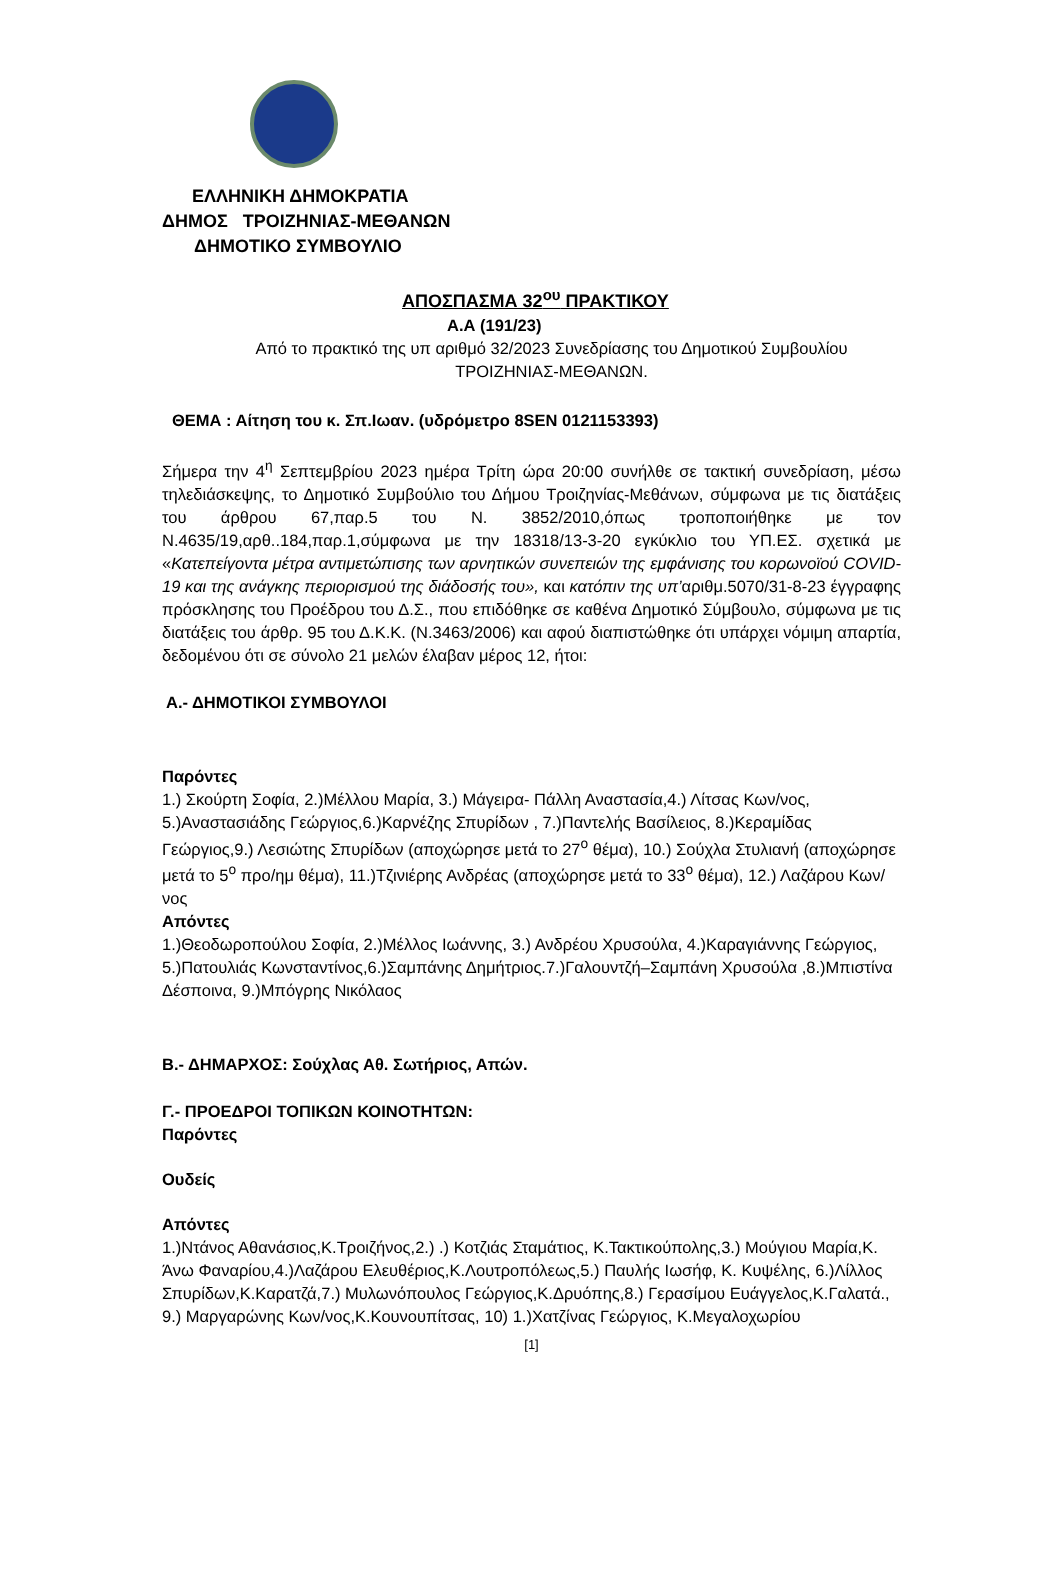ΕΛΛΗΝΙΚΗ ΔΗΜΟΚΡΑΤΙΑ
ΔΗΜΟΣ ΤΡΟΙΖΗΝΙΑΣ-ΜΕΘΑΝΩΝ
ΔΗΜΟΤΙΚΟ ΣΥΜΒΟΥΛΙΟ
ΑΠΟΣΠΑΣΜΑ 32<sup>ου</sup> ΠΡΑΚΤΙΚΟΥ
Α.Α (191/23)
Από το πρακτικό της υπ αριθμό 32/2023 Συνεδρίασης του Δημοτικού Συμβουλίου
ΤΡΟΙΖΗΝΙΑΣ-ΜΕΘΑΝΩΝ.
ΘΕΜΑ : Αίτηση του κ. Σπ.Ιωαν. (υδρόμετρο 8SEN 0121153393)
Σήμερα την 4<sup>η</sup> Σεπτεμβρίου 2023 ημέρα Τρίτη ώρα 20:00 συνήλθε σε τακτική συνεδρίαση, μέσω τηλεδιάσκεψης, το Δημοτικό Συμβούλιο του Δήμου Τροιζηνίας-Μεθάνων, σύμφωνα με τις διατάξεις του άρθρου 67,παρ.5 του Ν. 3852/2010,όπως τροποποιήθηκε με τον Ν.4635/19,αρθ..184,παρ.1,σύμφωνα με την 18318/13-3-20 εγκύκλιο του ΥΠ.ΕΣ. σχετικά με «Κατεπείγοντα μέτρα αντιμετώπισης των αρνητικών συνεπειών της εμφάνισης του κορωνοϊού COVID-19 και της ανάγκης περιορισμού της διάδοσής του», και κατόπιν της υπ’αριθμ.5070/31-8-23 έγγραφης πρόσκλησης του Προέδρου του Δ.Σ., που επιδόθηκε σε καθένα Δημοτικό Σύμβουλο, σύμφωνα με τις διατάξεις του άρθρ. 95 του Δ.Κ.Κ. (Ν.3463/2006) και αφού διαπιστώθηκε ότι υπάρχει νόμιμη απαρτία, δεδομένου ότι σε σύνολο 21 μελών έλαβαν μέρος 12, ήτοι:
Α.- ΔΗΜΟΤΙΚΟΙ ΣΥΜΒΟΥΛΟΙ
Παρόντες
1.) Σκούρτη Σοφία, 2.)Μέλλου Μαρία, 3.) Μάγειρα- Πάλλη Αναστασία,4.) Λίτσας Κων/νος, 5.)Αναστασιάδης Γεώργιος,6.)Καρνέζης Σπυρίδων , 7.)Παντελής Βασίλειος, 8.)Κεραμίδας Γεώργιος,9.) Λεσιώτης Σπυρίδων (αποχώρησε μετά το 27<sup>ο</sup> θέμα), 10.) Σούχλα Στυλιανή (αποχώρησε μετά το 5<sup>ο</sup> προ/ημ θέμα), 11.)Τζινιέρης Ανδρέας (αποχώρησε μετά το 33<sup>ο</sup> θέμα), 12.) Λαζάρου Κων/νος
Απόντες
1.)Θεοδωροπούλου Σοφία, 2.)Μέλλος Ιωάννης, 3.) Ανδρέου Χρυσούλα, 4.)Καραγιάννης Γεώργιος, 5.)Πατουλιάς Κωνσταντίνος,6.)Σαμπάνης Δημήτριος.7.)Γαλουντζή–Σαμπάνη Χρυσούλα ,8.)Μπιστίνα Δέσποινα, 9.)Μπόγρης Νικόλαος
Β.- ΔΗΜΑΡΧΟΣ: Σούχλας Αθ. Σωτήριος, Απών.
Γ.- ΠΡΟΕΔΡΟΙ ΤΟΠΙΚΩΝ ΚΟΙΝΟΤΗΤΩΝ:
Παρόντες
Ουδείς
Απόντες
1.)Ντάνος Αθανάσιος,Κ.Τροιζήνος,2.) .) Κοτζιάς Σταμάτιος, Κ.Τακτικούπολης,3.) Μούγιου Μαρία,Κ. Άνω Φαναρίου,4.)Λαζάρου Ελευθέριος,Κ.Λουτροπόλεως,5.) Παυλής Ιωσήφ, Κ. Κυψέλης, 6.)Λίλλος Σπυρίδων,Κ.Καρατζά,7.) Μυλωνόπουλος Γεώργιος,Κ.Δρυόπης,8.) Γερασίμου Ευάγγελος,Κ.Γαλατά., 9.) Μαργαρώνης Κων/νος,Κ.Κουνουπίτσας, 10) 1.)Χατζίνας Γεώργιος, Κ.Μεγαλοχωρίου
[1]